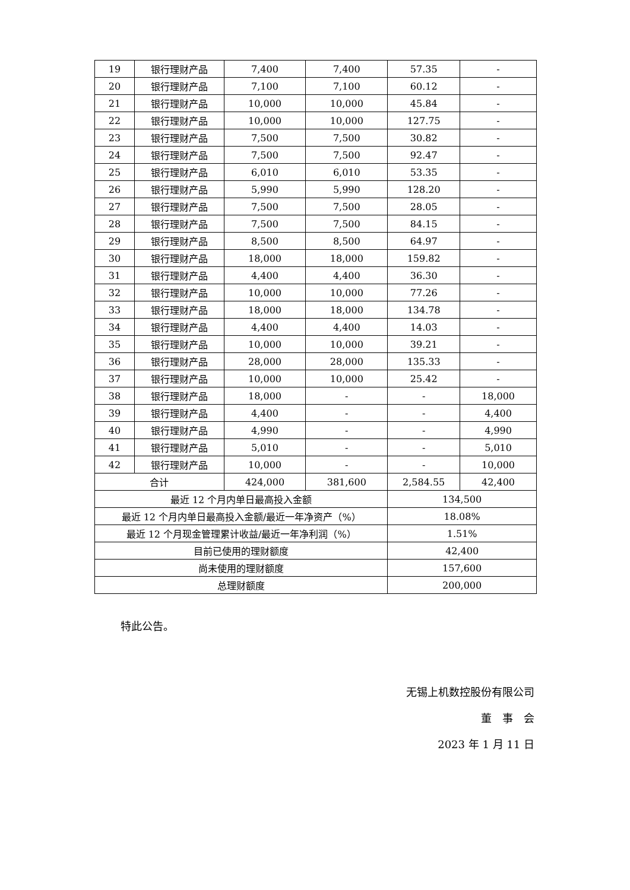| 19 | 银行理财产品 | 7,400 | 7,400 | 57.35 | - |
| 20 | 银行理财产品 | 7,100 | 7,100 | 60.12 | - |
| 21 | 银行理财产品 | 10,000 | 10,000 | 45.84 | - |
| 22 | 银行理财产品 | 10,000 | 10,000 | 127.75 | - |
| 23 | 银行理财产品 | 7,500 | 7,500 | 30.82 | - |
| 24 | 银行理财产品 | 7,500 | 7,500 | 92.47 | - |
| 25 | 银行理财产品 | 6,010 | 6,010 | 53.35 | - |
| 26 | 银行理财产品 | 5,990 | 5,990 | 128.20 | - |
| 27 | 银行理财产品 | 7,500 | 7,500 | 28.05 | - |
| 28 | 银行理财产品 | 7,500 | 7,500 | 84.15 | - |
| 29 | 银行理财产品 | 8,500 | 8,500 | 64.97 | - |
| 30 | 银行理财产品 | 18,000 | 18,000 | 159.82 | - |
| 31 | 银行理财产品 | 4,400 | 4,400 | 36.30 | - |
| 32 | 银行理财产品 | 10,000 | 10,000 | 77.26 | - |
| 33 | 银行理财产品 | 18,000 | 18,000 | 134.78 | - |
| 34 | 银行理财产品 | 4,400 | 4,400 | 14.03 | - |
| 35 | 银行理财产品 | 10,000 | 10,000 | 39.21 | - |
| 36 | 银行理财产品 | 28,000 | 28,000 | 135.33 | - |
| 37 | 银行理财产品 | 10,000 | 10,000 | 25.42 | - |
| 38 | 银行理财产品 | 18,000 | - | - | 18,000 |
| 39 | 银行理财产品 | 4,400 | - | - | 4,400 |
| 40 | 银行理财产品 | 4,990 | - | - | 4,990 |
| 41 | 银行理财产品 | 5,010 | - | - | 5,010 |
| 42 | 银行理财产品 | 10,000 | - | - | 10,000 |
| 合计 | | 424,000 | 381,600 | 2,584.55 | 42,400 |
| 最近 12 个月内单日最高投入金额 | | | | 134,500 | |
| 最近 12 个月内单日最高投入金额/最近一年净资产（%） | | | | 18.08% | |
| 最近 12 个月现金管理累计收益/最近一年净利润（%） | | | | 1.51% | |
| 目前已使用的理财额度 | | | | 42,400 | |
| 尚未使用的理财额度 | | | | 157,600 | |
| 总理财额度 | | | | 200,000 | |
特此公告。
无锡上机数控股份有限公司
董　事　会
2023 年 1 月 11 日